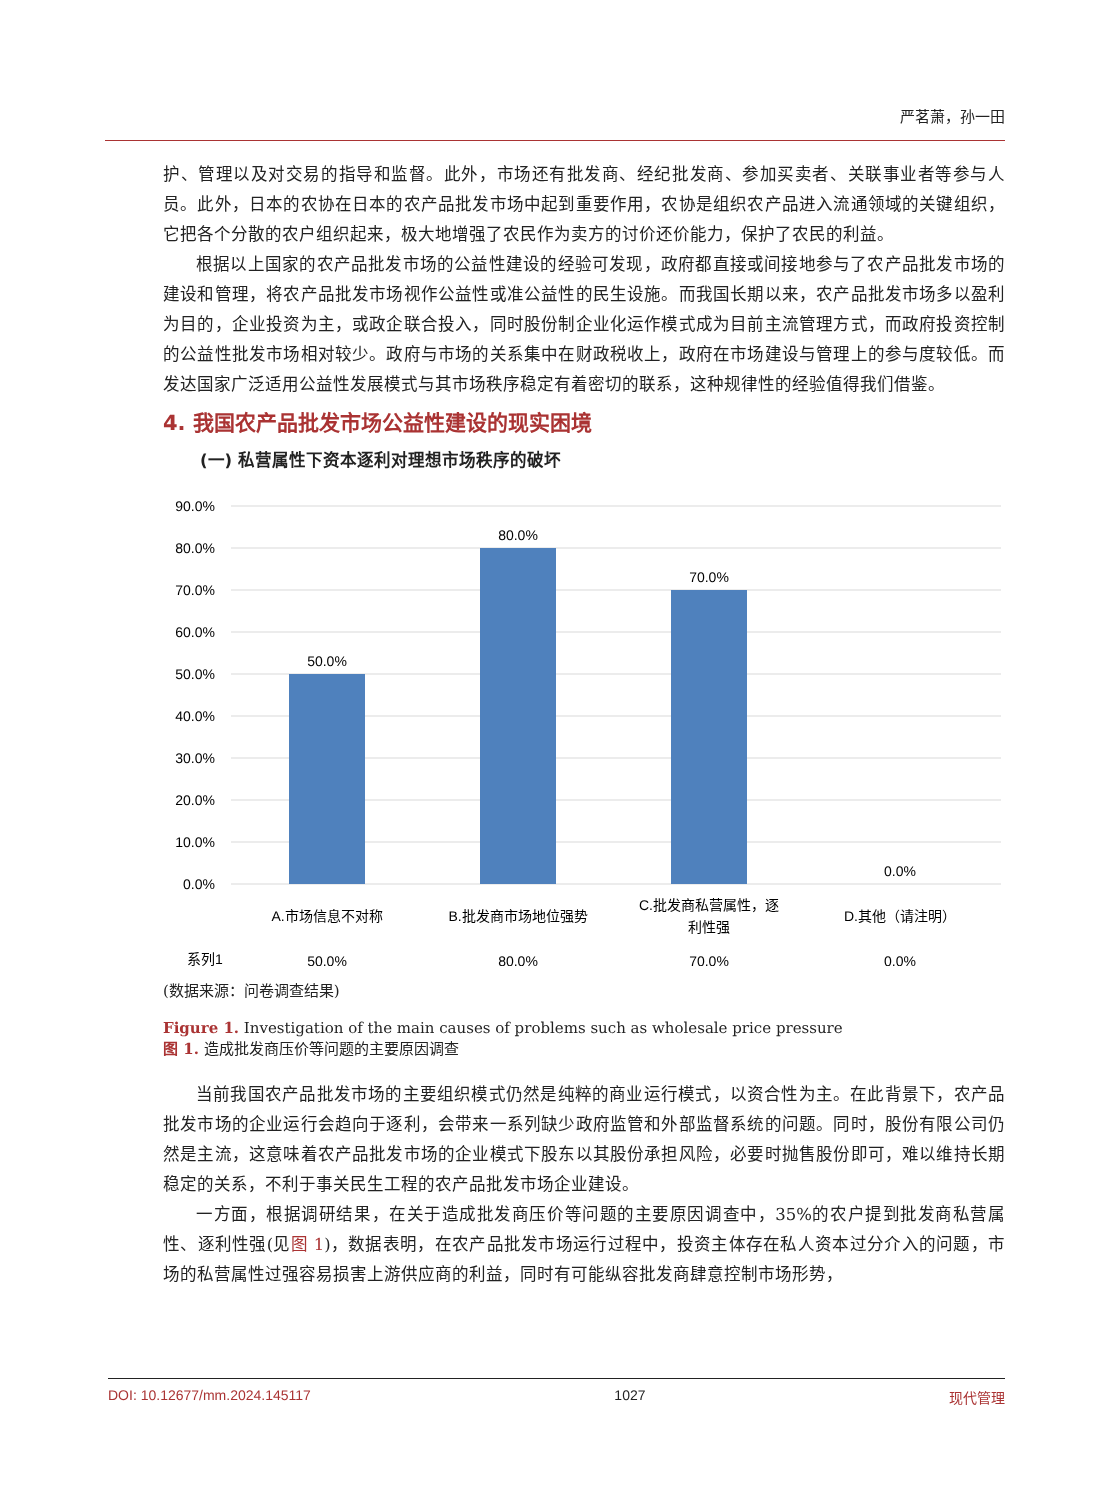严茗萧，孙一田
护、管理以及对交易的指导和监督。此外，市场还有批发商、经纪批发商、参加买卖者、关联事业者等参与人员。此外，日本的农协在日本的农产品批发市场中起到重要作用，农协是组织农产品进入流通领域的关键组织，它把各个分散的农户组织起来，极大地增强了农民作为卖方的讨价还价能力，保护了农民的利益。
根据以上国家的农产品批发市场的公益性建设的经验可发现，政府都直接或间接地参与了农产品批发市场的建设和管理，将农产品批发市场视作公益性或准公益性的民生设施。而我国长期以来，农产品批发市场多以盈利为目的，企业投资为主，或政企联合投入，同时股份制企业化运作模式成为目前主流管理方式，而政府投资控制的公益性批发市场相对较少。政府与市场的关系集中在财政税收上，政府在市场建设与管理上的参与度较低。而发达国家广泛适用公益性发展模式与其市场秩序稳定有着密切的联系，这种规律性的经验值得我们借鉴。
4. 我国农产品批发市场公益性建设的现实困境
(一) 私营属性下资本逐利对理想市场秩序的破坏
90.0%
80.0%
70.0%
60.0%
50.0%
40.0%
30.0%
20.0%
10.0%
0.0%
50.0%
80.0%
70.0%
0.0%
A.市场信息不对称
B.批发商市场地位强势
C.批发商私营属性，逐
利性强
D.其他（请注明）
系列1
50.0%
80.0%
70.0%
0.0%
(数据来源：问卷调查结果)
Figure 1. Investigation of the main causes of problems such as wholesale price pressure
图 1. 造成批发商压价等问题的主要原因调查
当前我国农产品批发市场的主要组织模式仍然是纯粹的商业运行模式，以资合性为主。在此背景下，农产品批发市场的企业运行会趋向于逐利，会带来一系列缺少政府监管和外部监督系统的问题。同时，股份有限公司仍然是主流，这意味着农产品批发市场的企业模式下股东以其股份承担风险，必要时抛售股份即可，难以维持长期稳定的关系，不利于事关民生工程的农产品批发市场企业建设。
一方面，根据调研结果，在关于造成批发商压价等问题的主要原因调查中，35%的农户提到批发商私营属性、逐利性强(见图 1)，数据表明，在农产品批发市场运行过程中，投资主体存在私人资本过分介入的问题，市场的私营属性过强容易损害上游供应商的利益，同时有可能纵容批发商肆意控制市场形势，
DOI: 10.12677/mm.2024.145117 1027 现代管理